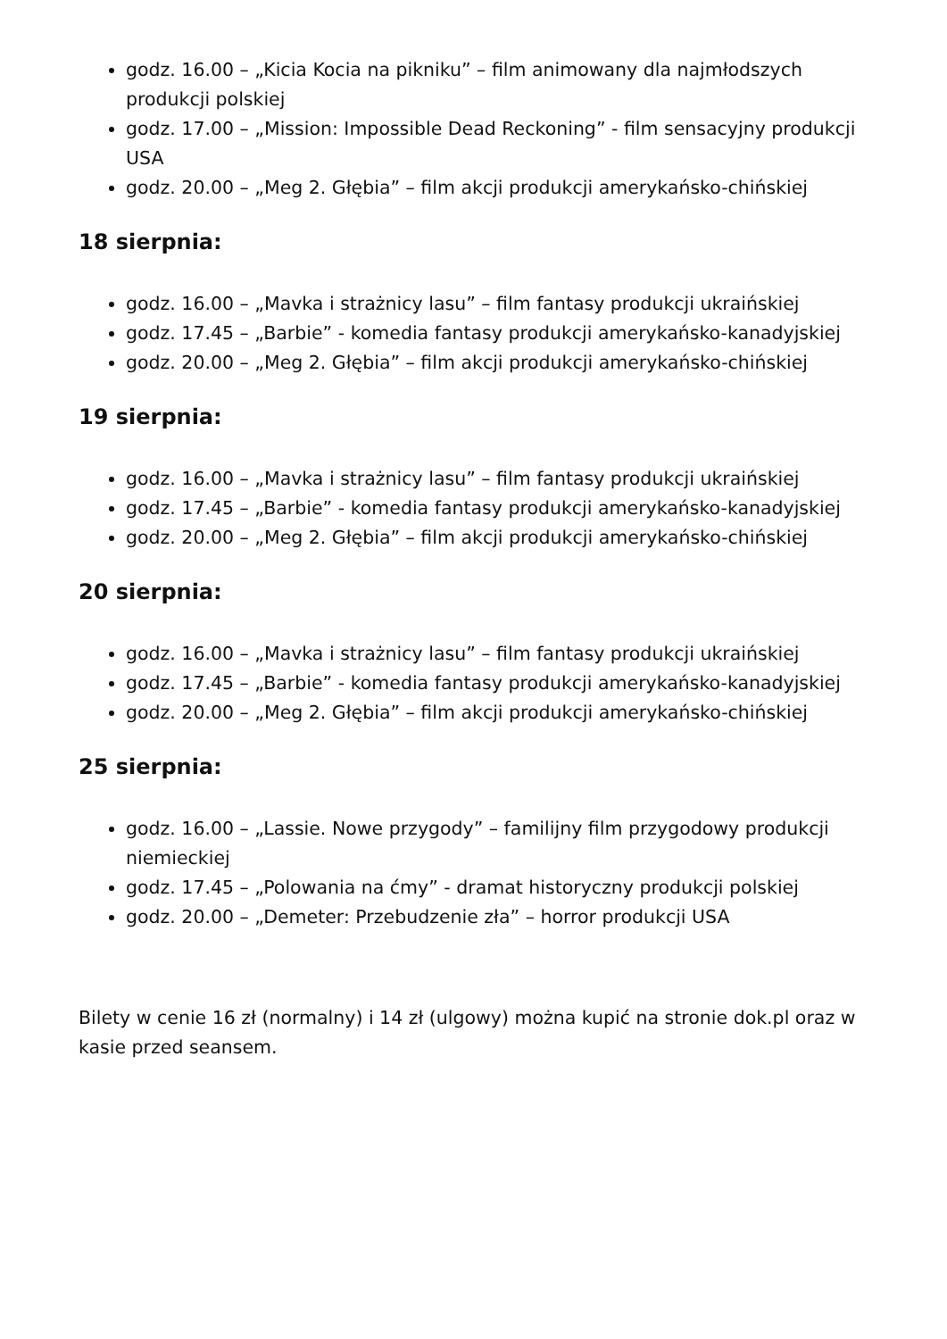godz. 16.00 – „Kicia Kocia na pikniku” – film animowany dla najmłodszych produkcji polskiej
godz. 17.00 – „Mission: Impossible Dead Reckoning” - film sensacyjny produkcji USA
godz. 20.00 – „Meg 2. Głębia” – film akcji produkcji amerykańsko-chińskiej
18 sierpnia:
godz. 16.00 – „Mavka i strażnicy lasu” – film fantasy produkcji ukraińskiej
godz. 17.45 – „Barbie” - komedia fantasy produkcji amerykańsko-kanadyjskiej
godz. 20.00 – „Meg 2. Głębia” – film akcji produkcji amerykańsko-chińskiej
19 sierpnia:
godz. 16.00 – „Mavka i strażnicy lasu” – film fantasy produkcji ukraińskiej
godz. 17.45 – „Barbie” - komedia fantasy produkcji amerykańsko-kanadyjskiej
godz. 20.00 – „Meg 2. Głębia” – film akcji produkcji amerykańsko-chińskiej
20 sierpnia:
godz. 16.00 – „Mavka i strażnicy lasu” – film fantasy produkcji ukraińskiej
godz. 17.45 – „Barbie” - komedia fantasy produkcji amerykańsko-kanadyjskiej
godz. 20.00 – „Meg 2. Głębia” – film akcji produkcji amerykańsko-chińskiej
25 sierpnia:
godz. 16.00 – „Lassie. Nowe przygody” – familijny film przygodowy produkcji niemieckiej
godz. 17.45 – „Polowania na ćmy” - dramat historyczny produkcji polskiej
godz. 20.00 – „Demeter: Przebudzenie zła” – horror produkcji USA
Bilety w cenie 16 zł (normalny) i 14 zł (ulgowy) można kupić na stronie dok.pl oraz w kasie przed seansem.